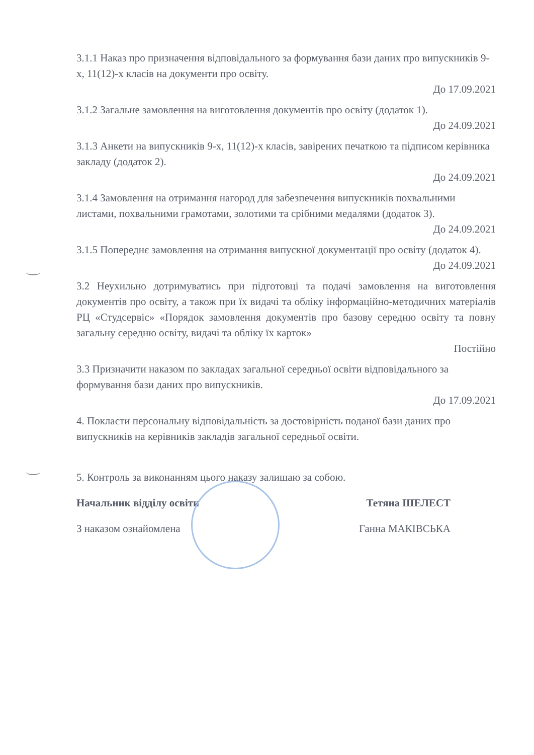3.1.1 Наказ про призначення відповідального за формування бази даних про випускників 9-х, 11(12)-х класів на документи про освіту.
До 17.09.2021
3.1.2 Загальне замовлення на виготовлення документів про освіту (додаток 1).
До 24.09.2021
3.1.3 Анкети на випускників 9-х, 11(12)-х класів, завірених печаткою та підписом керівника закладу (додаток 2).
До 24.09.2021
3.1.4 Замовлення на отримання нагород для забезпечення випускників похвальними листами, похвальними грамотами, золотими та срібними медалями (додаток 3).
До 24.09.2021
3.1.5 Попереднє замовлення на отримання випускної документації про освіту (додаток 4).
До 24.09.2021
3.2 Неухильно дотримуватись при підготовці та подачі замовлення на виготовлення документів про освіту, а також при їх видачі та обліку інформаційно-методичних матеріалів РЦ «Студсервіс» «Порядок замовлення документів про базову середню освіту та повну загальну середню освіту, видачі та обліку їх карток»
Постійно
3.3 Призначити наказом по закладах загальної середньої освіти відповідального за формування бази даних про випускників.
До 17.09.2021
4. Покласти персональну відповідальність за достовірність поданої бази даних про випускників на керівників закладів загальної середньої освіти.
5. Контроль за виконанням цього наказу залишаю за собою.
Начальник відділу освіти Тетяна ШЕЛЕСТ
З наказом ознайомлена Ганна МАКІВСЬКА